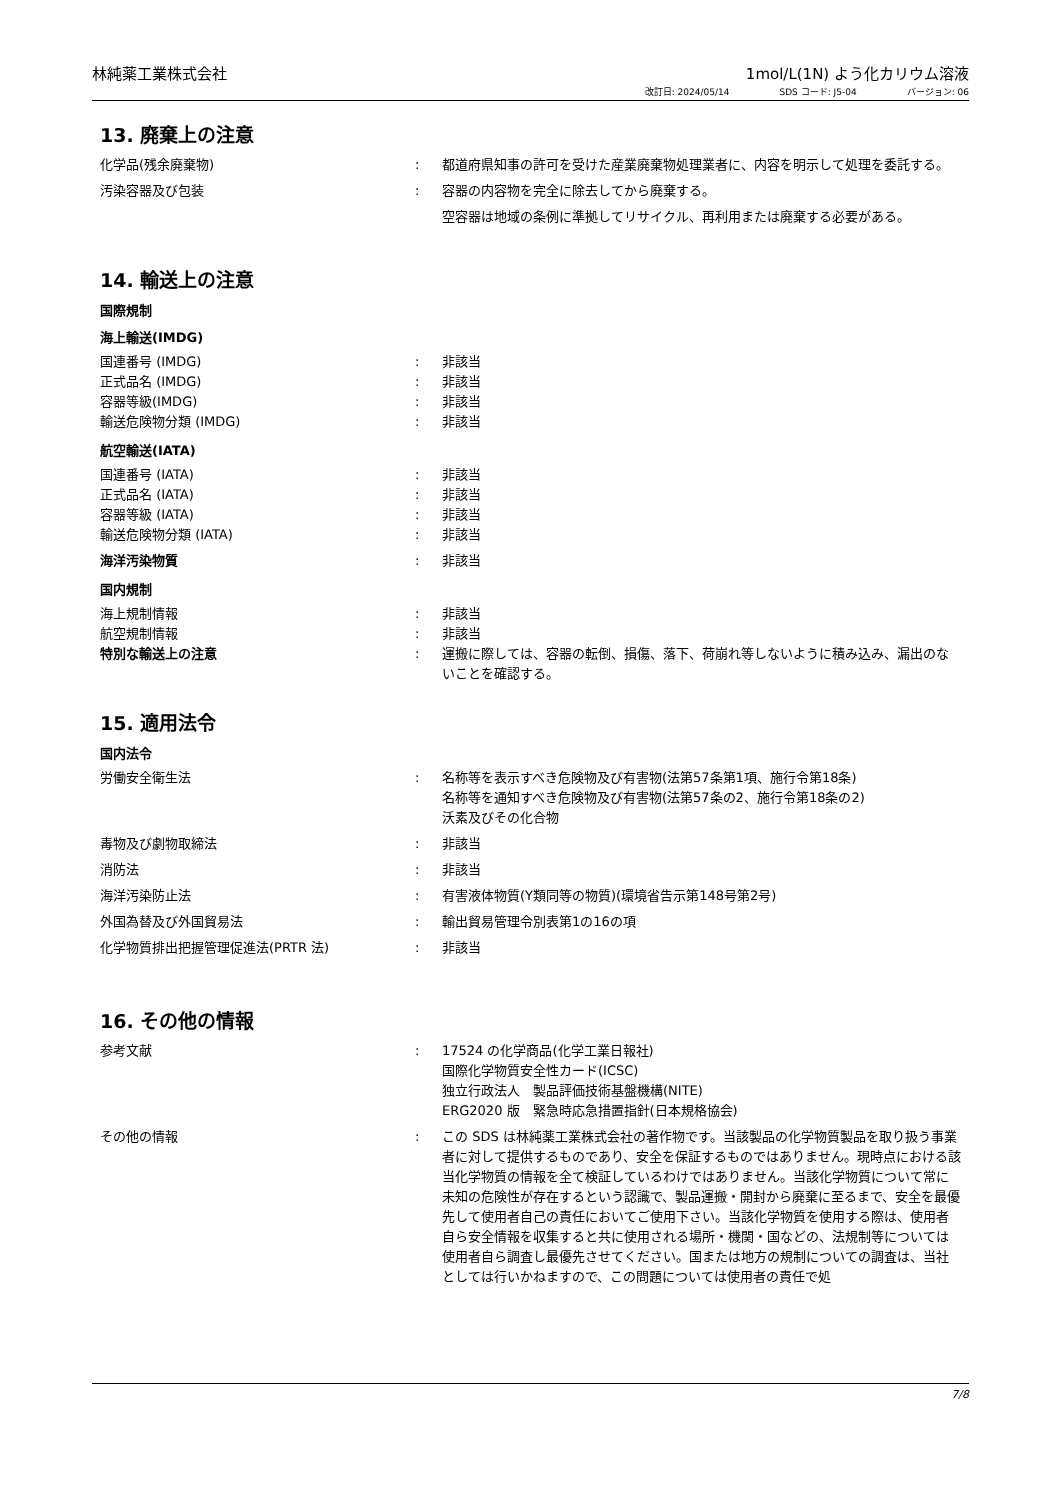林純薬工業株式会社 1mol/L(1N) よう化カリウム溶液
改訂日: 2024/05/14 SDS コード: J5-04 バージョン: 06
13. 廃棄上の注意
化学品(残余廃棄物) : 都道府県知事の許可を受けた産業廃棄物処理業者に、内容を明示して処理を委託する。
汚染容器及び包装 : 容器の内容物を完全に除去してから廃棄する。
空容器は地域の条例に準拠してリサイクル、再利用または廃棄する必要がある。
14. 輸送上の注意
国際規制
海上輸送(IMDG)
国連番号 (IMDG) : 非該当
正式品名 (IMDG) : 非該当
容器等級(IMDG) : 非該当
輸送危険物分類 (IMDG) : 非該当
航空輸送(IATA)
国連番号 (IATA) : 非該当
正式品名 (IATA) : 非該当
容器等級 (IATA) : 非該当
輸送危険物分類 (IATA) : 非該当
海洋汚染物質 : 非該当
国内規制
海上規制情報 : 非該当
航空規制情報 : 非該当
特別な輸送上の注意 : 運搬に際しては、容器の転倒、損傷、落下、荷崩れ等しないように積み込み、漏出のないことを確認する。
15. 適用法令
国内法令
労働安全衛生法 : 名称等を表示すべき危険物及び有害物(法第57条第1項、施行令第18条)
名称等を通知すべき危険物及び有害物(法第57条の2、施行令第18条の2)
沃素及びその化合物
毒物及び劇物取締法 : 非該当
消防法 : 非該当
海洋汚染防止法 : 有害液体物質(Y類同等の物質)(環境省告示第148号第2号)
外国為替及び外国貿易法 : 輸出貿易管理令別表第1の16の項
化学物質排出把握管理促進法(PRTR 法) : 非該当
16. その他の情報
参考文献 : 17524 の化学商品(化学工業日報社)
国際化学物質安全性カード(ICSC)
独立行政法人　製品評価技術基盤機構(NITE)
ERG2020 版　緊急時応急措置指針(日本規格協会)
その他の情報 : この SDS は林純薬工業株式会社の著作物です。当該製品の化学物質製品を取り扱う事業者に対して提供するものであり、安全を保証するものではありません。現時点における該当化学物質の情報を全て検証しているわけではありません。当該化学物質について常に未知の危険性が存在するという認識で、製品運搬・開封から廃棄に至るまで、安全を最優先して使用者自己の責任においてご使用下さい。当該化学物質を使用する際は、使用者自ら安全情報を収集すると共に使用される場所・機関・国などの、法規制等については使用者自ら調査し最優先させてください。国または地方の規制についての調査は、当社としては行いかねますので、この問題については使用者の責任で処
7/8